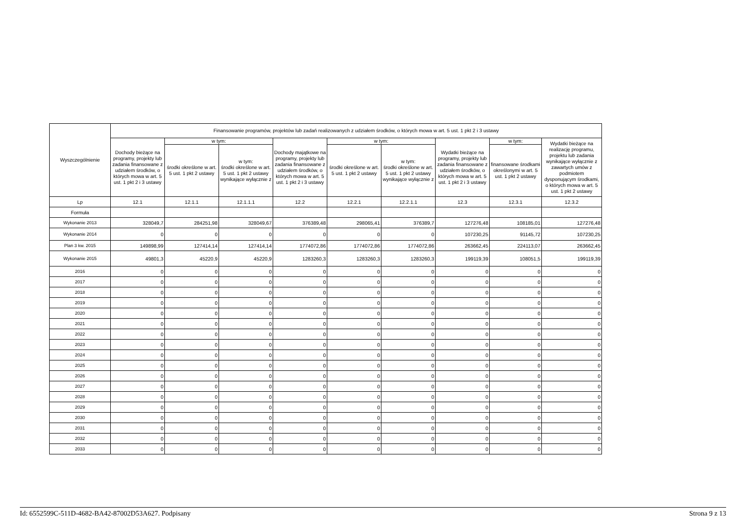| Wyszczególnienie | Finansowanie programów, projektów lub zadań realizowanych z udziałem środków, o których mowa w art. 5 ust. 1 pkt 2 i 3 ustawy | | | | | | | | |
| --- | --- | --- | --- | --- | --- | --- | --- | --- | --- |
| | Dochody bieżące na programy, projekty lub zadania finansowane z udziałem środków, o których mowa w art. 5 ust. 1 pkt 2 i 3 ustawy | w tym: | | Dochody majątkowe na programy, projekty lub zadania finansowane z udziałem środków, o których mowa w art. 5 ust. 1 pkt 2 i 3 ustawy | w tym: | | Wydatki bieżące na programy, projekty lub zadania finansowane z udziałem środków, o których mowa w art. 5 ust. 1 pkt 2 i 3 ustawy | w tym: | Wydatki bieżące na realizację programu, projektu lub zadania wynikające wyłącznie z zawartych umów z podmiotem dysponującym środkami, o których mowa w art. 5 ust. 1 pkt 2 ustawy |
| | | środki określone w art. 5 ust. 1 pkt 2 ustawy | w tym: środki określone w art. 5 ust. 1 pkt 2 ustawy wynikające wyłącznie z | | środki określone w art. 5 ust. 1 pkt 2 ustawy | w tym: środki określone w art. 5 ust. 1 pkt 2 ustawy wynikające wyłącznie z | | finansowane środkami określonymi w art. 5 ust. 1 pkt 2 ustawy | |
| Lp | 12.1 | 12.1.1 | 12.1.1.1 | 12.2 | 12.2.1 | 12.2.1.1 | 12.3 | 12.3.1 | 12.3.2 |
| Formuła | | | | | | | | | |
| Wykonanie 2013 | 328049,7 | 284251,98 | 328049,67 | 376389,48 | 298065,41 | 376389,7 | 127276,48 | 108185,01 | 127276,48 |
| Wykonanie 2014 | 0 | 0 | 0 | 0 | 0 | 0 | 107230,25 | 91145,72 | 107230,25 |
| Plan 3 kw. 2015 | 149898,99 | 127414,14 | 127414,14 | 1774072,86 | 1774072,86 | 1774072,86 | 263662,45 | 224113,07 | 263662,45 |
| Wykonanie 2015 | 49801,3 | 45220,9 | 45220,9 | 1283260,3 | 1283260,3 | 1283260,3 | 199119,39 | 108051,5 | 199119,39 |
| 2016 | 0 | 0 | 0 | 0 | 0 | 0 | 0 | 0 | 0 |
| 2017 | 0 | 0 | 0 | 0 | 0 | 0 | 0 | 0 | 0 |
| 2018 | 0 | 0 | 0 | 0 | 0 | 0 | 0 | 0 | 0 |
| 2019 | 0 | 0 | 0 | 0 | 0 | 0 | 0 | 0 | 0 |
| 2020 | 0 | 0 | 0 | 0 | 0 | 0 | 0 | 0 | 0 |
| 2021 | 0 | 0 | 0 | 0 | 0 | 0 | 0 | 0 | 0 |
| 2022 | 0 | 0 | 0 | 0 | 0 | 0 | 0 | 0 | 0 |
| 2023 | 0 | 0 | 0 | 0 | 0 | 0 | 0 | 0 | 0 |
| 2024 | 0 | 0 | 0 | 0 | 0 | 0 | 0 | 0 | 0 |
| 2025 | 0 | 0 | 0 | 0 | 0 | 0 | 0 | 0 | 0 |
| 2026 | 0 | 0 | 0 | 0 | 0 | 0 | 0 | 0 | 0 |
| 2027 | 0 | 0 | 0 | 0 | 0 | 0 | 0 | 0 | 0 |
| 2028 | 0 | 0 | 0 | 0 | 0 | 0 | 0 | 0 | 0 |
| 2029 | 0 | 0 | 0 | 0 | 0 | 0 | 0 | 0 | 0 |
| 2030 | 0 | 0 | 0 | 0 | 0 | 0 | 0 | 0 | 0 |
| 2031 | 0 | 0 | 0 | 0 | 0 | 0 | 0 | 0 | 0 |
| 2032 | 0 | 0 | 0 | 0 | 0 | 0 | 0 | 0 | 0 |
| 2033 | 0 | 0 | 0 | 0 | 0 | 0 | 0 | 0 | 0 |
Id: 6552599C-511D-4682-BA42-87002D53A627. Podpisany Strona 9 z 13